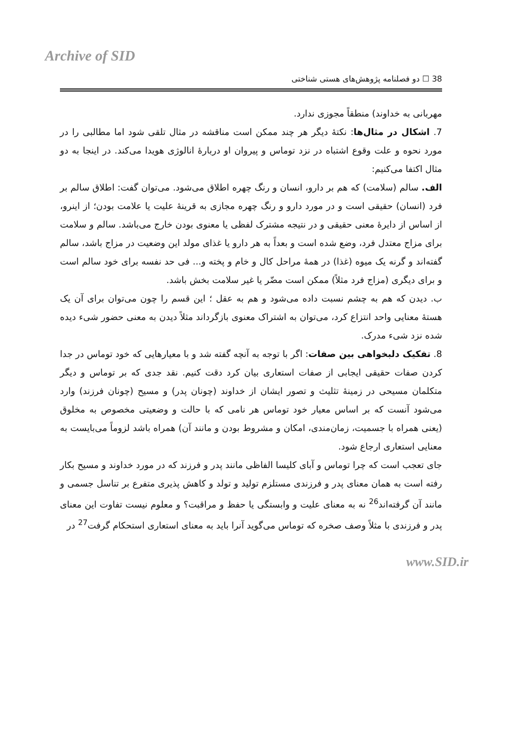Archive of SID
38 ☐ دو فصلنامه پژوهش‌های هستی شناختی
مهربانی به خداوند) منطقاً مجوزی ندارد.
7. اشکال در مثال‌ها: نکتهٔ دیگر هر چند ممکن است مناقشه در مثال تلقی شود اما مطالبی را در مورد نحوه و علت وقوع اشتباه در نزد توماس و پیروان او دربارهٔ انالوژی هویدا می‌کند. در اینجا به دو مثال اکتفا می‌کنیم:
الف. سالم (سلامت) که هم بر دارو، انسان و رنگ چهره اطلاق می‌شود. می‌توان گفت: اطلاق سالم بر فرد (انسان) حقیقی است و در مورد دارو و رنگ چهره مجازی به قرینهٔ علیت یا علامت بودن؛ از اینرو، از اساس از دایرهٔ معنی حقیقی و در نتیجه مشترک لفظی یا معنوی بودن خارج می‌باشد. سالم و سلامت برای مزاج معتدل فرد، وضع شده است و بعداً به هر دارو یا غذای مولد این وضعیت در مزاج باشد، سالم گفته‌اند و گرنه یک میوه (غذا) در همهٔ مراحل کال و خام و پخته و... فی حد نفسه برای خود سالم است و برای دیگری (مزاج فرد مثلاً) ممکن است مضّر یا غیر سلامت بخش باشد.
ب. دیدن که هم به چشم نسبت داده می‌شود و هم به عقل ؛ این قسم را چون می‌توان برای آن یک هستهٔ معنایی واحد انتزاع کرد، می‌توان به اشتراک معنوی بازگرداند مثلاً دیدن به معنی حضور شیء دیده شده نزد شیء مدرک.
8. تفکیک دلبخواهی بین صفات: اگر با توجه به آنچه گفته شد و با معیارهایی که خود توماس در جدا کردن صفات حقیقی ایجابی از صفات استعاری بیان کرد دقت کنیم. نقد جدی که بر توماس و دیگر متکلمان مسیحی در زمینهٔ تثلیث و تصور ایشان از خداوند (چونان پدر) و مسیح (چونان فرزند) وارد می‌شود آنست که بر اساس معیار خود توماس هر نامی که با حالت و وضعیتی مخصوص به مخلوق (یعنی همراه با جسمیت، زمان‌مندی، امکان و مشروط بودن و مانند آن) همراه باشد لزوماً می‌بایست به معنایی استعاری ارجاع شود.
جای تعجب است که چرا توماس و آبای کلیسا الفاظی مانند پدر و فرزند که در مورد خداوند و مسیح بکار رفته است به همان معنای پدر و فرزندی مستلزم تولید و تولد و کاهش پذیری متفرع بر تناسل جسمی و مانند آن گرفته‌اند<sup>26</sup> نه به معنای علیت و وابستگی یا حفظ و مراقبت؟ و معلوم نیست تفاوت این معنای پدر و فرزندی با مثلاً وصف صخره که توماس می‌گوید آنرا باید به معنای استعاری استحکام گرفت<sup>27</sup> در
www.SID.ir